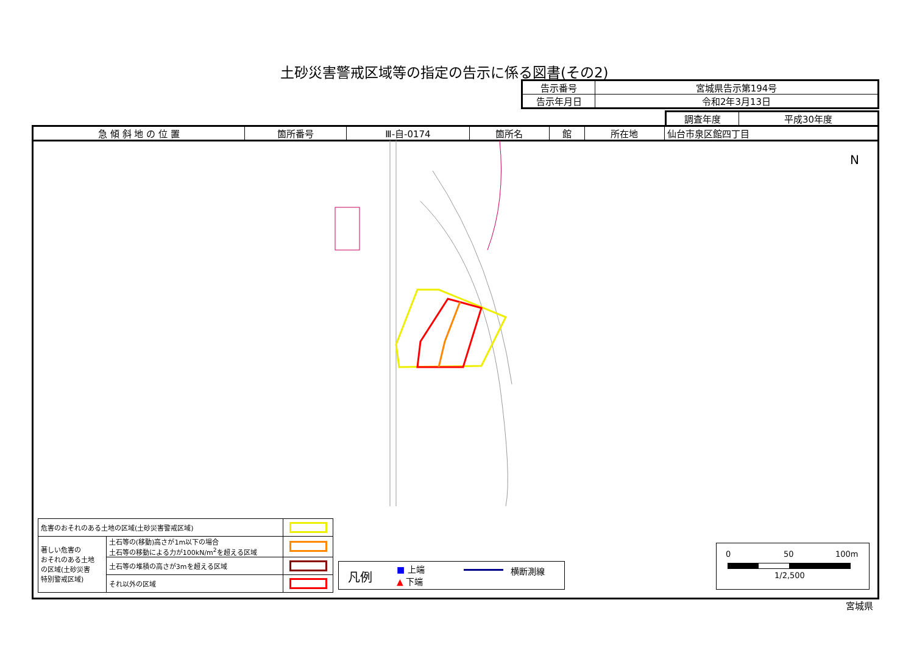土砂災害警戒区域等の指定の告示に係る図書(その2)
| 告示番号 | 宮城県告示第194号 |
| 告示年月日 | 令和2年3月13日 |
| 調査年度 | 平成30年度 |
| 急 傾 斜 地 の 位 置 | 箇所番号 | Ⅲ-自-0174 | 箇所名 | 館 | 所在地 | 仙台市泉区館四丁目 |
N
| 危害のおそれのある土地の区域(土砂災害警戒区域) | | |
| 著しい危害の おそれのある土地 の区域(土砂災害 特別警戒区域) | 土石等の(移動)高さが1m以下の場合 土石等の移動による力が100kN/m<sup>2</sup>を超える区域 | |
| | 土石等の堆積の高さが3mを超える区域 | |
| | それ以外の区域 | |
凡例 ■ 上端
▲ 下端
横断測線
0 50 100m
1/2,500
宮城県